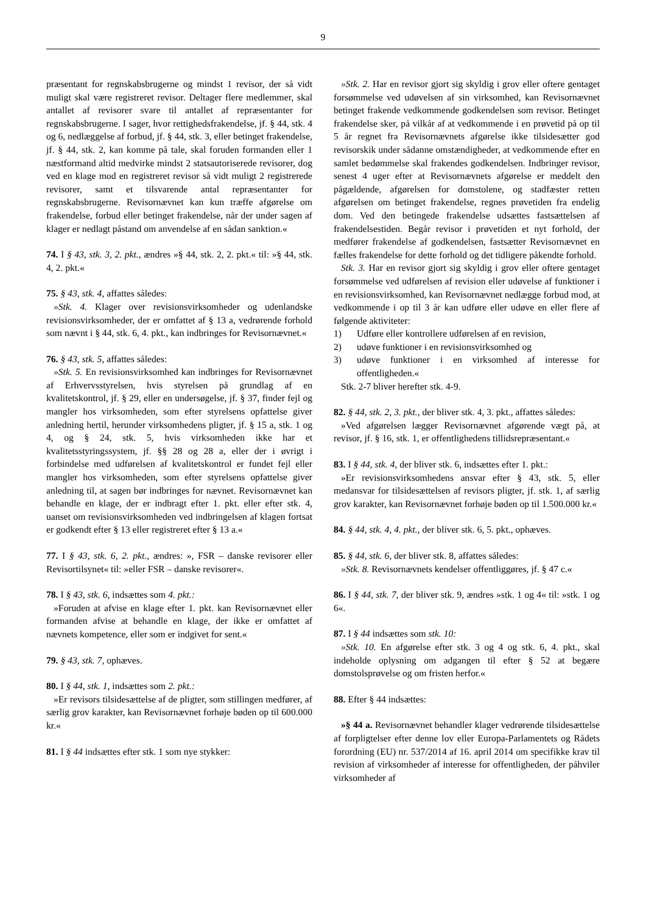9
præsentant for regnskabsbrugerne og mindst 1 revisor, der så vidt muligt skal være registreret revisor. Deltager flere medlemmer, skal antallet af revisorer svare til antallet af repræsentanter for regnskabsbrugerne. I sager, hvor rettighedsfrakendelse, jf. § 44, stk. 4 og 6, nedlæggelse af forbud, jf. § 44, stk. 3, eller betinget frakendelse, jf. § 44, stk. 2, kan komme på tale, skal foruden formanden eller 1 næstformand altid medvirke mindst 2 statsautoriserede revisorer, dog ved en klage mod en registreret revisor så vidt muligt 2 registrerede revisorer, samt et tilsvarende antal repræsentanter for regnskabsbrugerne. Revisornævnet kan kun træffe afgørelse om frakendelse, forbud eller betinget frakendelse, når der under sagen af klager er nedlagt påstand om anvendelse af en sådan sanktion.«
74. I § 43, stk. 3, 2. pkt., ændres »§ 44, stk. 2, 2. pkt.« til: »§ 44, stk. 4, 2. pkt.«
75. § 43, stk. 4, affattes således:
»Stk. 4. Klager over revisionsvirksomheder og udenlandske revisionsvirksomheder, der er omfattet af § 13 a, vedrørende forhold som nævnt i § 44, stk. 6, 4. pkt., kan indbringes for Revisornævnet.«
76. § 43, stk. 5, affattes således:
»Stk. 5. En revisionsvirksomhed kan indbringes for Revisornævnet af Erhvervsstyrelsen, hvis styrelsen på grundlag af en kvalitetskontrol, jf. § 29, eller en undersøgelse, jf. § 37, finder fejl og mangler hos virksomheden, som efter styrelsens opfattelse giver anledning hertil, herunder virksomhedens pligter, jf. § 15 a, stk. 1 og 4, og § 24, stk. 5, hvis virksomheden ikke har et kvalitetsstyringssystem, jf. §§ 28 og 28 a, eller der i øvrigt i forbindelse med udførelsen af kvalitetskontrol er fundet fejl eller mangler hos virksomheden, som efter styrelsens opfattelse giver anledning til, at sagen bør indbringes for nævnet. Revisornævnet kan behandle en klage, der er indbragt efter 1. pkt. eller efter stk. 4, uanset om revisionsvirksomheden ved indbringelsen af klagen fortsat er godkendt efter § 13 eller registreret efter § 13 a.«
77. I § 43, stk. 6, 2. pkt., ændres: », FSR – danske revisorer eller Revisortilsynet« til: »eller FSR – danske revisorer«.
78. I § 43, stk. 6, indsættes som 4. pkt.:
»Foruden at afvise en klage efter 1. pkt. kan Revisornævnet eller formanden afvise at behandle en klage, der ikke er omfattet af nævnets kompetence, eller som er indgivet for sent.«
79. § 43, stk. 7, ophæves.
80. I § 44, stk. 1, indsættes som 2. pkt.:
»Er revisors tilsidesættelse af de pligter, som stillingen medfører, af særlig grov karakter, kan Revisornævnet forhøje bøden op til 600.000 kr.«
81. I § 44 indsættes efter stk. 1 som nye stykker:
»Stk. 2. Har en revisor gjort sig skyldig i grov eller oftere gentaget forsømmelse ved udøvelsen af sin virksomhed, kan Revisornævnet betinget frakende vedkommende godkendelsen som revisor. Betinget frakendelse sker, på vilkår af at vedkommende i en prøvetid på op til 5 år regnet fra Revisornævnets afgørelse ikke tilsidesætter god revisorskik under sådanne omstændigheder, at vedkommende efter en samlet bedømmelse skal frakendes godkendelsen. Indbringer revisor, senest 4 uger efter at Revisornævnets afgørelse er meddelt den pågældende, afgørelsen for domstolene, og stadfæster retten afgørelsen om betinget frakendelse, regnes prøvetiden fra endelig dom. Ved den betingede frakendelse udsættes fastsættelsen af frakendelsestiden. Begår revisor i prøvetiden et nyt forhold, der medfører frakendelse af godkendelsen, fastsætter Revisornævnet en fælles frakendelse for dette forhold og det tidligere påkendte forhold.
Stk. 3. Har en revisor gjort sig skyldig i grov eller oftere gentaget forsømmelse ved udførelsen af revision eller udøvelse af funktioner i en revisionsvirksomhed, kan Revisornævnet nedlægge forbud mod, at vedkommende i op til 3 år kan udføre eller udøve en eller flere af følgende aktiviteter:
1) Udføre eller kontrollere udførelsen af en revision,
2) udøve funktioner i en revisionsvirksomhed og
3) udøve funktioner i en virksomhed af interesse for offentligheden.«
Stk. 2-7 bliver herefter stk. 4-9.
82. § 44, stk. 2, 3. pkt., der bliver stk. 4, 3. pkt., affattes således:
»Ved afgørelsen lægger Revisornævnet afgørende vægt på, at revisor, jf. § 16, stk. 1, er offentlighedens tillidsrepræsentant.«
83. I § 44, stk. 4, der bliver stk. 6, indsættes efter 1. pkt.:
»Er revisionsvirksomhedens ansvar efter § 43, stk. 5, eller medansvar for tilsidesættelsen af revisors pligter, jf. stk. 1, af særlig grov karakter, kan Revisornævnet forhøje bøden op til 1.500.000 kr.«
84. § 44, stk. 4, 4. pkt., der bliver stk. 6, 5. pkt., ophæves.
85. § 44, stk. 6, der bliver stk. 8, affattes således:
»Stk. 8. Revisornævnets kendelser offentliggøres, jf. § 47 c.«
86. I § 44, stk. 7, der bliver stk. 9, ændres »stk. 1 og 4« til: »stk. 1 og 6«.
87. I § 44 indsættes som stk. 10:
»Stk. 10. En afgørelse efter stk. 3 og 4 og stk. 6, 4. pkt., skal indeholde oplysning om adgangen til efter § 52 at begære domstolsprøvelse og om fristen herfor.«
88. Efter § 44 indsættes:
»§ 44 a. Revisornævnet behandler klager vedrørende tilsidesættelse af forpligtelser efter denne lov eller Europa-Parlamentets og Rådets forordning (EU) nr. 537/2014 af 16. april 2014 om specifikke krav til revision af virksomheder af interesse for offentligheden, der påhviler virksomheder af